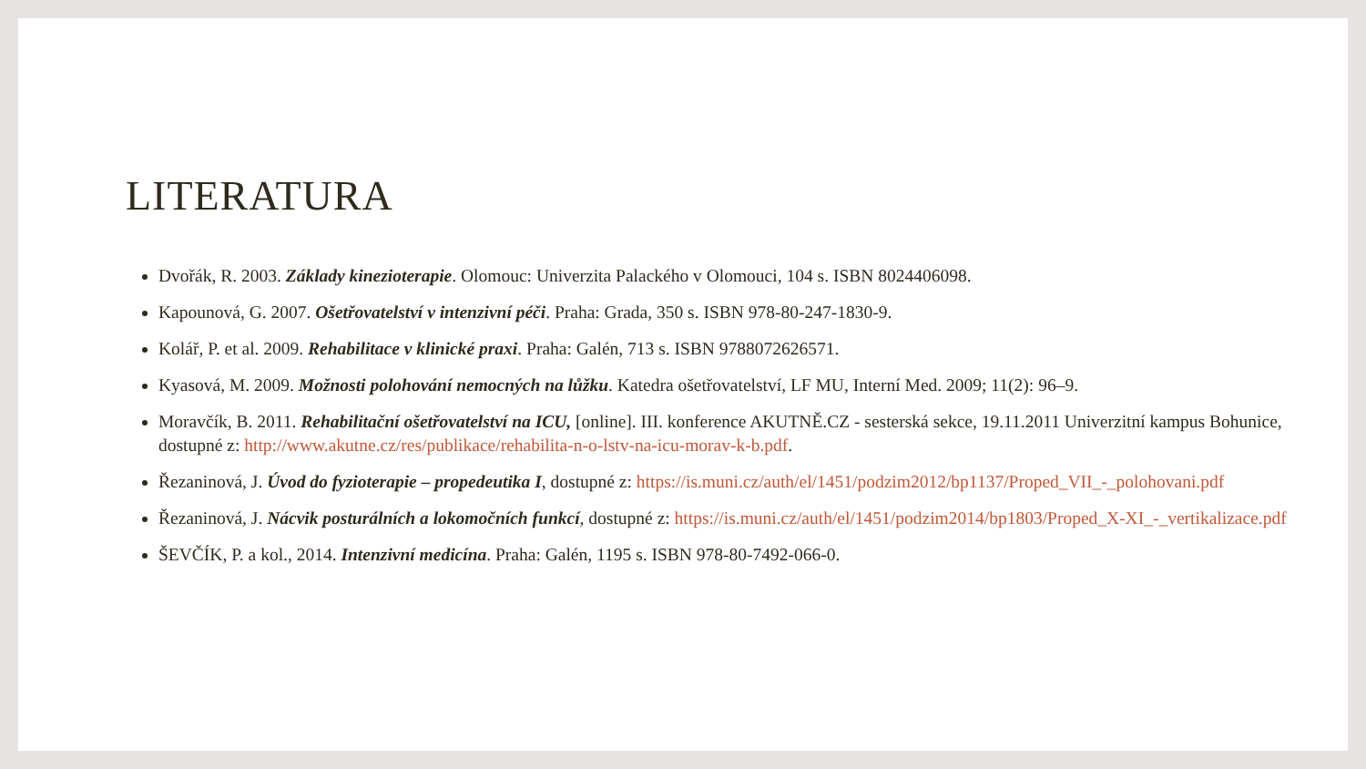LITERATURA
Dvořák, R. 2003. Základy kinezioterapie. Olomouc: Univerzita Palackého v Olomouci, 104 s. ISBN 8024406098.
Kapounová, G. 2007. Ošetřovatelství v intenzivní péči. Praha: Grada, 350 s. ISBN 978-80-247-1830-9.
Kolář, P. et al. 2009. Rehabilitace v klinické praxi. Praha: Galén, 713 s. ISBN 9788072626571.
Kyasová, M. 2009. Možnosti polohování nemocných na lůžku. Katedra ošetřovatelství, LF MU, Interní Med. 2009; 11(2): 96–9.
Moravčík, B. 2011. Rehabilitační ošetřovatelství na ICU, [online]. III. konference AKUTNĚ.CZ - sesterská sekce, 19.11.2011 Univerzitní kampus Bohunice, dostupné z: http://www.akutne.cz/res/publikace/rehabilita-n-o-lstv-na-icu-morav-k-b.pdf.
Řezaninová, J. Úvod do fyzioterapie – propedeutika I, dostupné z: https://is.muni.cz/auth/el/1451/podzim2012/bp1137/Proped_VII_-_polohovani.pdf
Řezaninová, J. Nácvik posturálních a lokomočních funkcí, dostupné z: https://is.muni.cz/auth/el/1451/podzim2014/bp1803/Proped_X-XI_-_vertikalizace.pdf
ŠEVČÍK, P. a kol., 2014. Intenzivní medicína. Praha: Galén, 1195 s. ISBN 978-80-7492-066-0.